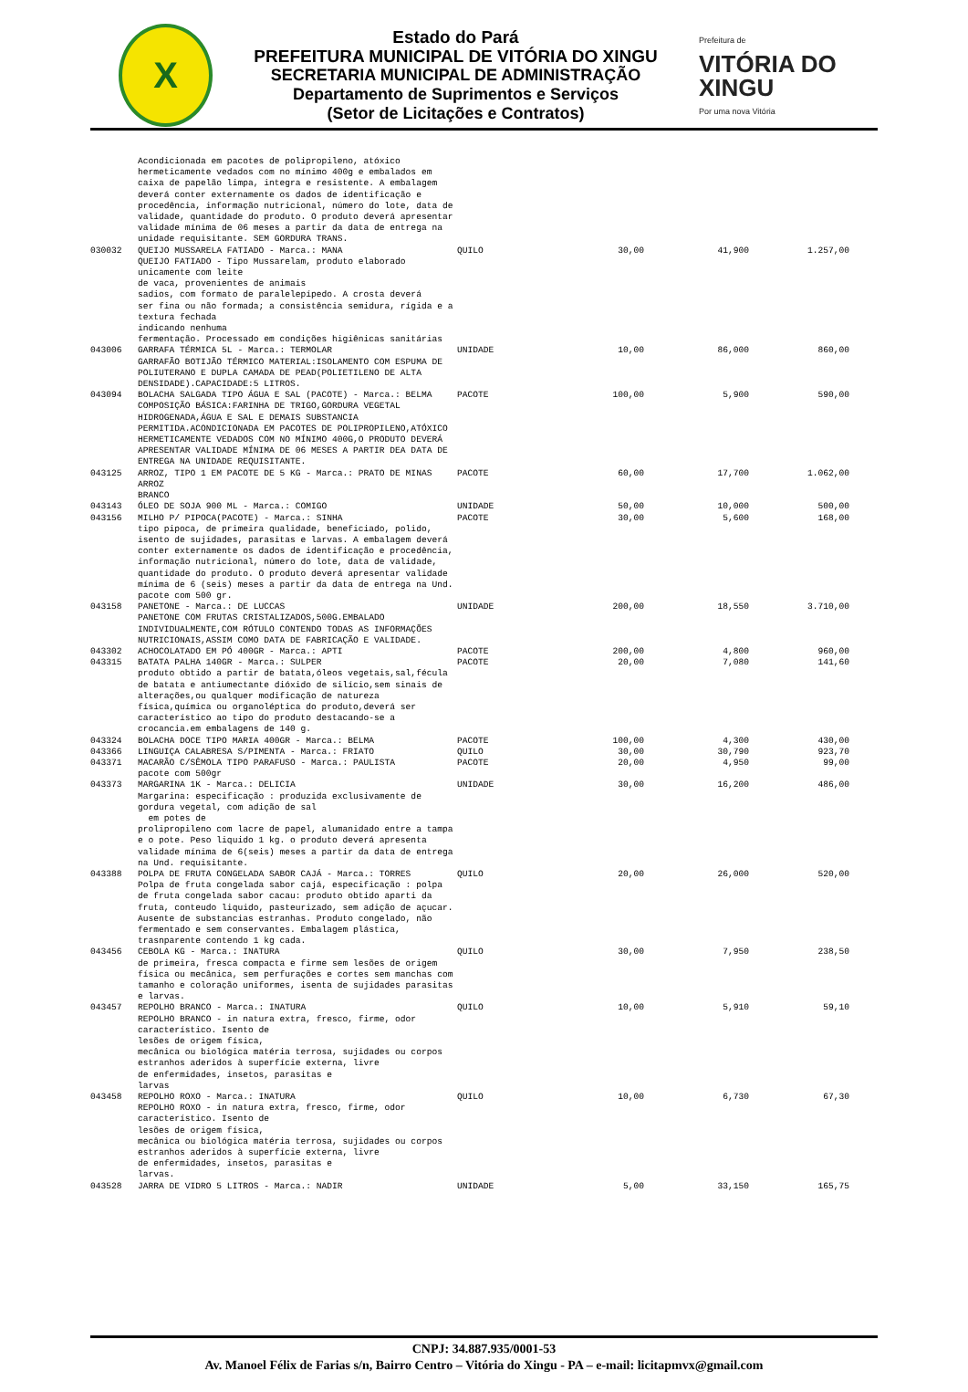X
Estado do Pará
PREFEITURA MUNICIPAL DE VITÓRIA DO XINGU
SECRETARIA MUNICIPAL DE ADMINISTRAÇÃO
Departamento de Suprimentos e Serviços
(Setor de Licitações e Contratos)
Prefeitura de
VITÓRIA DO XINGU
Por uma nova Vitória
| | Acondicionada em pacotes de polipropileno, atóxico hermeticamente vedados com no mínimo 400g e embalados em caixa de papelão limpa, integra e resistente. A embalagem deverá conter externamente os dados de identificação e procedência, informação nutricional, número do lote, data de validade, quantidade do produto. O produto deverá apresentar validade mínima de 06 meses a partir da data de entrega na unidade requisitante. SEM GORDURA TRANS. | | | | |
| 030032 | QUEIJO MUSSARELA FATIADO - Marca.: MANA QUEIJO FATIADO - Tipo Mussarelam, produto elaborado unicamente com leite de vaca, provenientes de animais sadios, com formato de paralelepípedo. A crosta deverá ser fina ou não formada; a consistência semidura, rígida e a textura fechada indicando nenhuma fermentação. Processado em condições higiênicas sanitárias | QUILO | 30,00 | 41,900 | 1.257,00 |
| 043006 | GARRAFA TÉRMICA 5L - Marca.: TERMOLAR GARRAFÃO BOTIJÃO TÉRMICO MATERIAL:ISOLAMENTO COM ESPUMA DE POLIUTERANO E DUPLA CAMADA DE PEAD(POLIETILENO DE ALTA DENSIDADE).CAPACIDADE:5 LITROS. | UNIDADE | 10,00 | 86,000 | 860,00 |
| 043094 | BOLACHA SALGADA TIPO ÁGUA E SAL (PACOTE) - Marca.: BELMA COMPOSIÇÃO BÁSICA:FARINHA DE TRIGO,GORDURA VEGETAL HIDROGENADA,ÁGUA E SAL E DEMAIS SUBSTANCIA PERMITIDA.ACONDICIONADA EM PACOTES DE POLIPROPILENO,ATÓXICO HERMETICAMENTE VEDADOS COM NO MÍNIMO 400G,O PRODUTO DEVERÁ APRESENTAR VALIDADE MÍNIMA DE 06 MESES A PARTIR DEA DATA DE ENTREGA NA UNIDADE REQUISITANTE. | PACOTE | 100,00 | 5,900 | 590,00 |
| 043125 | ARROZ, TIPO 1 EM PACOTE DE 5 KG - Marca.: PRATO DE MINAS ARROZ BRANCO | PACOTE | 60,00 | 17,700 | 1.062,00 |
| 043143 | ÓLEO DE SOJA 900 ML - Marca.: COMIGO | UNIDADE | 50,00 | 10,000 | 500,00 |
| 043156 | MILHO P/ PIPOCA(PACOTE) - Marca.: SINHA tipo pipoca, de primeira qualidade, beneficiado, polido, isento de sujidades, parasitas e larvas. A embalagem deverá conter externamente os dados de identificação e procedência, informação nutricional, número do lote, data de validade, quantidade do produto. O produto deverá apresentar validade mínima de 6 (seis) meses a partir da data de entrega na Und. pacote com 500 gr. | PACOTE | 30,00 | 5,600 | 168,00 |
| 043158 | PANETONE - Marca.: DE LUCCAS PANETONE COM FRUTAS CRISTALIZADOS,500G.EMBALADO INDIVIDUALMENTE,COM RÓTULO CONTENDO TODAS AS INFORMAÇÕES NUTRICIONAIS,ASSIM COMO DATA DE FABRICAÇÃO E VALIDADE. | UNIDADE | 200,00 | 18,550 | 3.710,00 |
| 043302 | ACHOCOLATADO EM PÓ 400GR - Marca.: APTI | PACOTE | 200,00 | 4,800 | 960,00 |
| 043315 | BATATA PALHA 140GR - Marca.: SULPER produto obtido a partir de batata,óleos vegetais,sal,fécula de batata e antiumectante dióxido de silício,sem sinais de alterações,ou qualquer modificação de natureza física,química ou organoléptica do produto,deverá ser característico ao tipo do produto destacando-se a crocancia.em embalagens de 140 g. | PACOTE | 20,00 | 7,080 | 141,60 |
| 043324 | BOLACHA DOCE TIPO MARIA 400GR - Marca.: BELMA | PACOTE | 100,00 | 4,300 | 430,00 |
| 043366 | LINGUIÇA CALABRESA S/PIMENTA - Marca.: FRIATO | QUILO | 30,00 | 30,790 | 923,70 |
| 043371 | MACARÃO C/SÊMOLA TIPO PARAFUSO - Marca.: PAULISTA pacote com 500gr | PACOTE | 20,00 | 4,950 | 99,00 |
| 043373 | MARGARINA 1K - Marca.: DELICIA Margarina: especificação : produzida exclusivamente de gordura vegetal, com adição de sal em potes de prolipropileno com lacre de papel, alumanidado entre a tampa e o pote. Peso liquido 1 kg. o produto deverá apresenta validade mínima de 6(seis) meses a partir da data de entrega na Und. requisitante. | UNIDADE | 30,00 | 16,200 | 486,00 |
| 043388 | POLPA DE FRUTA CONGELADA SABOR CAJÁ - Marca.: TORRES Polpa de fruta congelada sabor cajá, especificação : polpa de fruta congelada sabor cacau: produto obtido aparti da fruta, conteudo liquido, pasteurizado, sem adição de açucar. Ausente de substancias estranhas. Produto congelado, não fermentado e sem conservantes. Embalagem plástica, trasnparente contendo 1 kg cada. | QUILO | 20,00 | 26,000 | 520,00 |
| 043456 | CEBOLA KG - Marca.: INATURA de primeira, fresca compacta e firme sem lesões de origem física ou mecânica, sem perfurações e cortes sem manchas com tamanho e coloração uniformes, isenta de sujidades parasitas e larvas. | QUILO | 30,00 | 7,950 | 238,50 |
| 043457 | REPOLHO BRANCO - Marca.: INATURA REPOLHO BRANCO - in natura extra, fresco, firme, odor característico. Isento de lesões de origem física, mecânica ou biológica matéria terrosa, sujidades ou corpos estranhos aderidos à superfície externa, livre de enfermidades, insetos, parasitas e larvas | QUILO | 10,00 | 5,910 | 59,10 |
| 043458 | REPOLHO ROXO - Marca.: INATURA REPOLHO ROXO - in natura extra, fresco, firme, odor característico. Isento de lesões de origem física, mecânica ou biológica matéria terrosa, sujidades ou corpos estranhos aderidos à superfície externa, livre de enfermidades, insetos, parasitas e larvas. | QUILO | 10,00 | 6,730 | 67,30 |
| 043528 | JARRA DE VIDRO 5 LITROS - Marca.: NADIR | UNIDADE | 5,00 | 33,150 | 165,75 |
CNPJ: 34.887.935/0001-53
Av. Manoel Félix de Farias s/n, Bairro Centro – Vitória do Xingu - PA – e-mail: licitapmvx@gmail.com